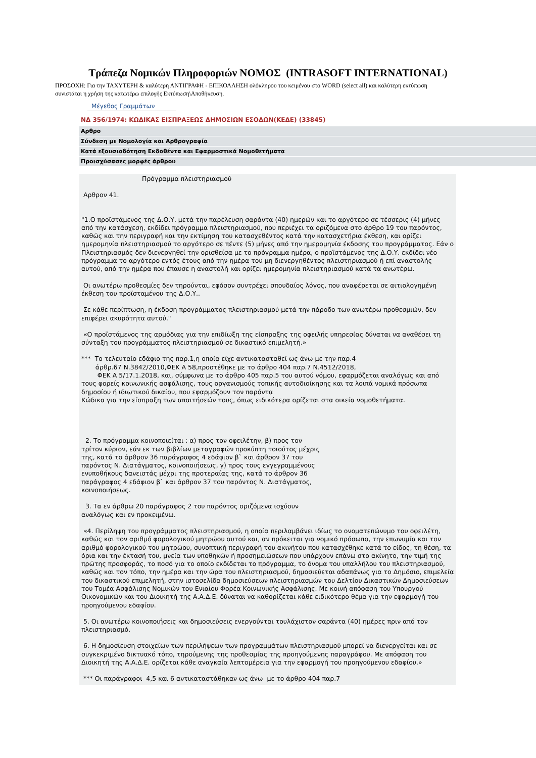Τράπεζα Νομικών Πληροφοριών ΝΟΜΟΣ (INTRASOFT INTERNATIONAL)
ΠΡΟΣΟΧΗ: Για την ΤΑΧΥΤΕΡΗ & καλύτερη ΑΝΤΙΓΡΑΦΗ - ΕΠΙΚΟΛΛΗΣΗ ολόκληρου του κειμένου στο WORD (select all) και καλύτερη εκτύπωση συνιστάται η χρήση της κατωτέρω επιλογής Εκτύπωση\Αποθήκευση.
Μέγεθος Γραμμάτων
ΝΔ 356/1974: ΚΩΔΙΚΑΣ ΕΙΣΠΡΑΞΕΩΣ ΔΗΜΟΣΙΩΝ ΕΣΟΔΩΝ(ΚΕΔΕ) (33845)
Αρθρο
Σύνδεση με Νομολογία και Αρθρογραφία
Κατά εξουσιοδότηση Εκδοθέντα και Εφαρμοστικά Νομοθετήματα
Προισχύσασες μορφές άρθρου
Πρόγραμμα πλειστηριασμού
Αρθρον 41.
"1.Ο προϊστάμενος της Δ.Ο.Υ. μετά την παρέλευση σαράντα (40) ημερών και το αργότερο σε τέσσερις (4) μήνες από την κατάσχεση, εκδίδει πρόγραμμα πλειστηριασμού, που περιέχει τα οριζόμενα στο άρθρο 19 του παρόντος, καθώς και την περιγραφή και την εκτίμηση του κατασχεθέντος κατά την κατασχετήρια έκθεση, και ορίζει ημερομηνία πλειστηριασμού το αργότερο σε πέντε (5) μήνες από την ημερομηνία έκδοσης του προγράμματος. Εάν ο Πλειστηριασμός δεν διενεργηθεί την ορισθείσα με το πρόγραμμα ημέρα, ο προϊστάμενος της Δ.Ο.Υ. εκδίδει νέο πρόγραμμα το αργότερο εντός έτους από την ημέρα του μη διενεργηθέντος πλειστηριασμού ή επί αναστολής αυτού, από την ημέρα που έπαυσε η αναστολή και ορίζει ημερομηνία πλειστηριασμού κατά τα ανωτέρω.
Οι ανωτέρω προθεσμίες δεν τηρούνται, εφόσον συντρέχει σπουδαίος λόγος, που αναφέρεται σε αιτιολογημένη έκθεση του προϊσταμένου της Δ.Ο.Υ..
Σε κάθε περίπτωση, η έκδοση προγράμματος πλειστηριασμού μετά την πάροδο των ανωτέρω προθεσμιών, δεν επιφέρει ακυρότητα αυτού."
«Ο προϊστάμενος της αρμόδιας για την επιδίωξη της είσπραξης της οφειλής υπηρεσίας δύναται να αναθέσει τη σύνταξη του προγράμματος πλειστηριασμού σε δικαστικό επιμελητή.»
*** Το τελευταίο εδάφιο της παρ.1,η οποία είχε αντικατασταθεί ως άνω με την παρ.4
άρθρ.67 Ν.3842/2010,ΦΕΚ Α 58,προστέθηκε με το άρθρο 404 παρ.7 Ν.4512/2018,
ΦΕΚ Α 5/17.1.2018, και, σύμφωνα με το άρθρο 405 παρ.5 του αυτού νόμου, εφαρμόζεται αναλόγως και από τους φορείς κοινωνικής ασφάλισης, τους οργανισμούς τοπικής αυτοδιοίκησης και τα λοιπά νομικά πρόσωπα δημοσίου ή ιδιωτικού δικαίου, που εφαρμόζουν τον παρόντα
Κώδικα για την είσπραξη των απαιτήσεών τους, όπως ειδικότερα ορίζεται στα οικεία νομοθετήματα.
2. Το πρόγραμμα κοινοποιείται : α) προς τον οφειλέτην, β) προς τον
τρίτον κύριον, εάν εκ των βιβλίων μεταγραφών προκύπτη τοιούτος μέχρις
της, κατά το άρθρον 36 παράγραφος 4 εδάφιον β` και άρθρον 37 του
παρόντος Ν. Διατάγματος, κοινοποιήσεως, γ) προς τους εγγεγραμμένους
ενυποθήκους δανειστάς μέχρι της προτεραίας της, κατά το άρθρον 36
παράγραφος 4 εδάφιον β` και άρθρον 37 του παρόντος Ν. Διατάγματος,
κοινοποιήσεως.
3. Τα εν άρθρω 20 παράγραφος 2 του παρόντος οριζόμενα ισχύουν
αναλόγως και εν προκειμένω.
«4. Περίληψη του προγράμματος πλειστηριασμού, η οποία περιλαμβάνει ιδίως το ονοματεπώνυμο του οφειλέτη, καθώς και τον αριθμό φορολογικού μητρώου αυτού και, αν πρόκειται για νομικό πρόσωπο, την επωνυμία και τον αριθμό φορολογικού του μητρώου, συνοπτική περιγραφή του ακινήτου που κατασχέθηκε κατά το είδος, τη θέση, τα όρια και την έκτασή του, μνεία των υποθηκών ή προσημειώσεων που υπάρχουν επάνω στο ακίνητο, την τιμή της πρώτης προσφοράς, το ποσό για το οποίο εκδίδεται το πρόγραμμα, το όνομα του υπαλλήλου του πλειστηριασμού, καθώς και τον τόπο, την ημέρα και την ώρα του πλειστηριασμού, δημοσιεύεται αδαπάνως για το Δημόσιο, επιμελεία του δικαστικού επιμελητή, στην ιστοσελίδα δημοσιεύσεων πλειστηριασμών του Δελτίου Δικαστικών Δημοσιεύσεων του Τομέα Ασφάλισης Νομικών του Ενιαίου Φορέα Κοινωνικής Ασφάλισης. Με κοινή απόφαση του Υπουργού Οικονομικών και του Διοικητή της Α.Α.Δ.Ε. δύναται να καθορίζεται κάθε ειδικότερο θέμα για την εφαρμογή του προηγούμενου εδαφίου.
5. Οι ανωτέρω κοινοποιήσεις και δημοσιεύσεις ενεργούνται τουλάχιστον σαράντα (40) ημέρες πριν από τον πλειστηριασμό.
6. Η δημοσίευση στοιχείων των περιλήψεων των προγραμμάτων πλειστηριασμού μπορεί να διενεργείται και σε συγκεκριμένο δικτυακό τόπο, τηρούμενης της προθεσμίας της προηγούμενης παραγράφου. Με απόφαση του Διοικητή της Α.Α.Δ.Ε. ορίζεται κάθε αναγκαία λεπτομέρεια για την εφαρμογή του προηγούμενου εδαφίου.»
*** Οι παράγραφοι 4,5 και 6 αντικαταστάθηκαν ως άνω με το άρθρο 404 παρ.7